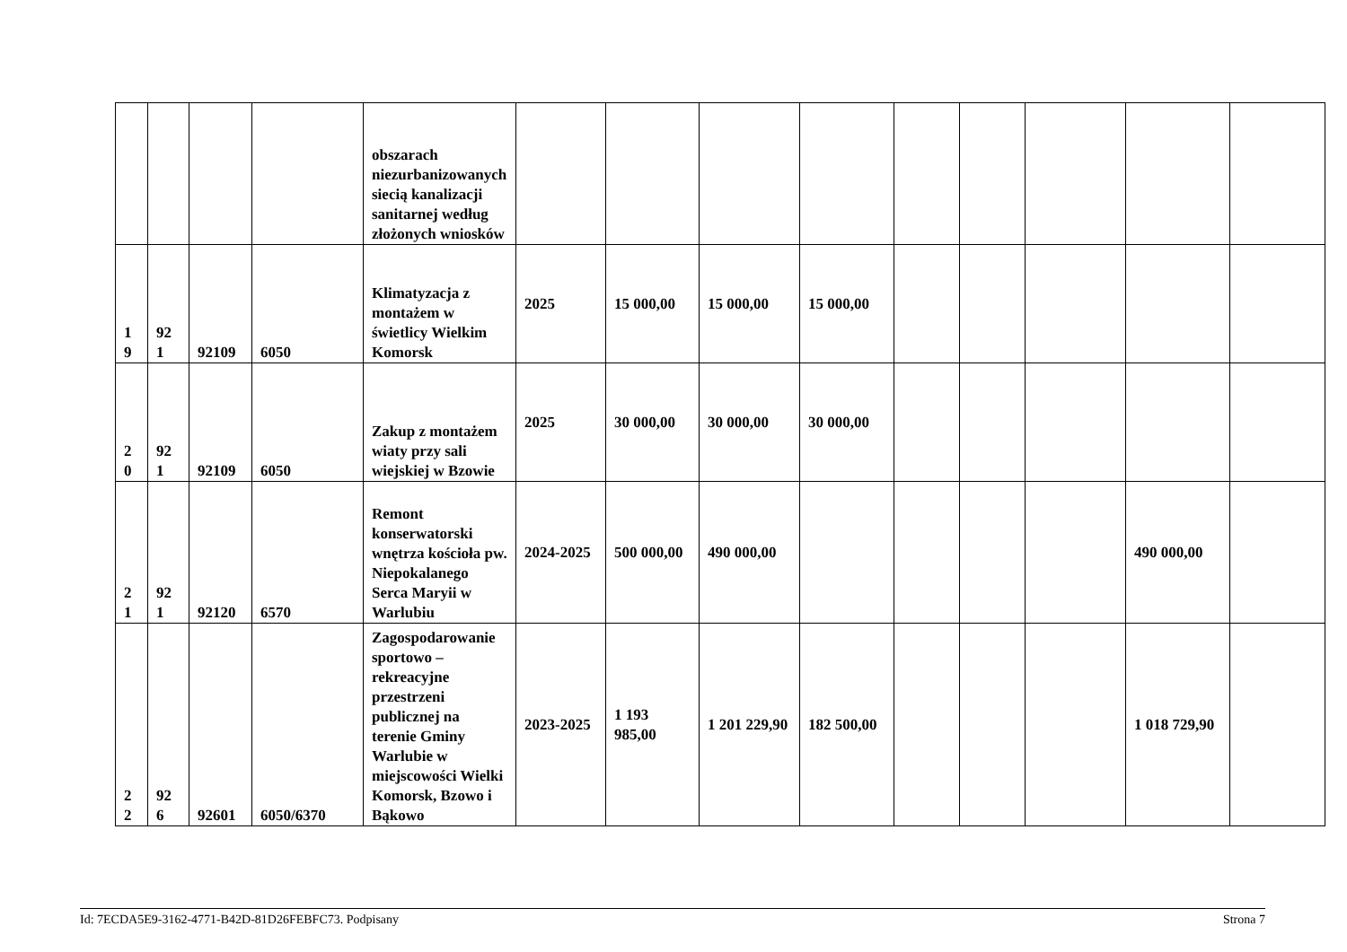| | | | | obszarach niezurbanizowanych siecią kanalizacji sanitarnej według złożonych wniosków | | | | | | | | | |
| 1 9 | 92 1 | 92109 | 6050 | Klimatyzacja z montażem w świetlicy Wielkim Komorsk | 2025 | 15 000,00 | 15 000,00 | 15 000,00 | | | | | |
| 2 0 | 92 1 | 92109 | 6050 | Zakup z montażem wiaty przy sali wiejskiej w Bzowie | 2025 | 30 000,00 | 30 000,00 | 30 000,00 | | | | | |
| 2 1 | 92 1 | 92120 | 6570 | Remont konserwatorski wnętrza kościoła pw. Niepokalanego Serca Maryii w Warlubiu | 2024-2025 | 500 000,00 | 490 000,00 | | | | | 490 000,00 | |
| 2 2 | 92 6 | 92601 | 6050/6370 | Zagospodarowanie sportowo – rekreacyjne przestrzeni publicznej na terenie Gminy Warlubie w miejscowości Wielki Komorsk, Bzowo i Bąkowo | 2023-2025 | 1 193 985,00 | 1 201 229,90 | 182 500,00 | | | | 1 018 729,90 | |
Id: 7ECDA5E9-3162-4771-B42D-81D26FEBFC73. Podpisany Strona 7